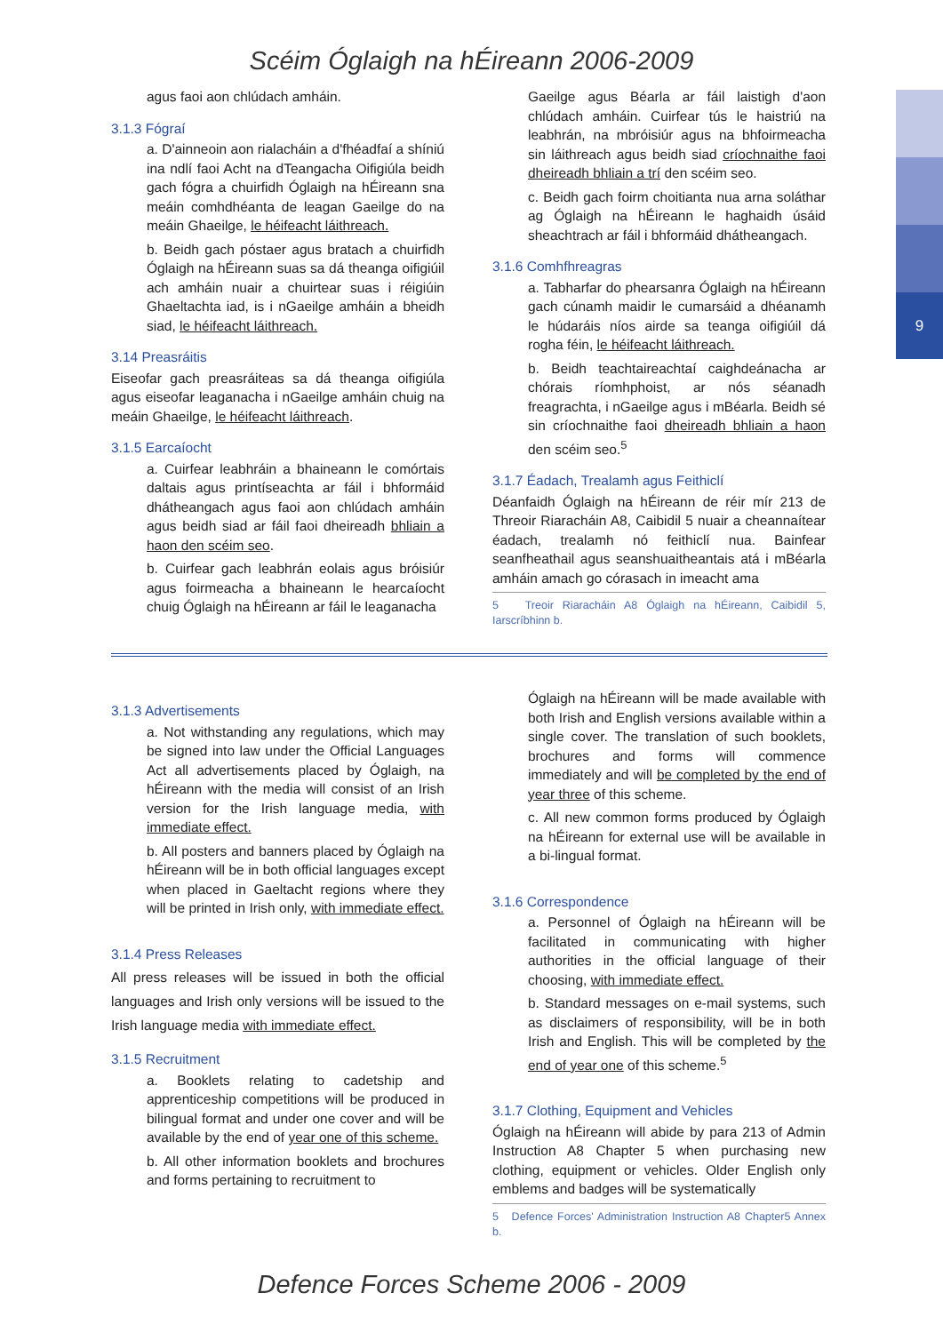9
Scéim Óglaigh na hÉireann 2006-2009
agus faoi aon chlúdach amháin.
3.1.3 Fógraí
a. D'ainneoin aon rialacháin a d'fhéadfaí a shíniú ina ndlí faoi Acht na dTeangacha Oifigiúla beidh gach fógra a chuirfidh Óglaigh na hÉireann sna meáin comhdhéanta de leagan Gaeilge do na meáin Ghaeilge, le héifeacht láithreach.
b. Beidh gach póstaer agus bratach a chuirfidh Óglaigh na hÉireann suas sa dá theanga oifigiúil ach amháin nuair a chuirtear suas i réigiúin Ghaeltachta iad, is i nGaeilge amháin a bheidh siad, le héifeacht láithreach.
3.14 Preasráitis
Eiseofar gach preasráiteas sa dá theanga oifigiúla agus eiseofar leaganacha i nGaeilge amháin chuig na meáin Ghaeilge, le héifeacht láithreach.
3.1.5 Earcaíocht
a. Cuirfear leabhráin a bhaineann le comórtais daltais agus printíseachta ar fáil i bhformáid dhátheangach agus faoi aon chlúdach amháin agus beidh siad ar fáil faoi dheireadh bhliain a haon den scéim seo.
b. Cuirfear gach leabhrán eolais agus bróisiúr agus foirmeacha a bhaineann le hearcaíocht chuig Óglaigh na hÉireann ar fáil le leaganacha
Gaeilge agus Béarla ar fáil laistigh d'aon chlúdach amháin. Cuirfear tús le haistriú na leabhrán, na mbróisiúr agus na bhfoirmeacha sin láithreach agus beidh siad críochnaithe faoi dheireadh bhliain a trí den scéim seo.
c. Beidh gach foirm choitianta nua arna soláthar ag Óglaigh na hÉireann le haghaidh úsáid sheachtrach ar fáil i bhformáid dhátheangach.
3.1.6 Comhfhreagras
a. Tabharfar do phearsanra Óglaigh na hÉireann gach cúnamh maidir le cumarsáid a dhéanamh le húdaráis níos airde sa teanga oifigiúil dá rogha féin, le héifeacht láithreach.
b. Beidh teachtaireachtaí caighdeánacha ar chórais ríomhphoist, ar nós séanadh freagrachta, i nGaeilge agus i mBéarla. Beidh sé sin críochnaithe faoi dheireadh bhliain a haon den scéim seo.<sup>5</sup>
3.1.7 Éadach, Trealamh agus Feithiclí
Déanfaidh Óglaigh na hÉireann de réir mír 213 de Threoir Riaracháin A8, Caibidil 5 nuair a cheannaítear éadach, trealamh nó feithiclí nua. Bainfear seanfheathail agus seanshuaitheantais atá i mBéarla amháin amach go córasach in imeacht ama
5 Treoir Riaracháin A8 Óglaigh na hÉireann, Caibidil 5, Iarscríbhinn b.
3.1.3 Advertisements
a. Not withstanding any regulations, which may be signed into law under the Official Languages Act all advertisements placed by Óglaigh, na hÉireann with the media will consist of an Irish version for the Irish language media, with immediate effect.
b. All posters and banners placed by Óglaigh na hÉireann will be in both official languages except when placed in Gaeltacht regions where they will be printed in Irish only, with immediate effect.
3.1.4 Press Releases
All press releases will be issued in both the official languages and Irish only versions will be issued to the Irish language media with immediate effect.
3.1.5 Recruitment
a. Booklets relating to cadetship and apprenticeship competitions will be produced in bilingual format and under one cover and will be available by the end of year one of this scheme.
b. All other information booklets and brochures and forms pertaining to recruitment to
Óglaigh na hÉireann will be made available with both Irish and English versions available within a single cover. The translation of such booklets, brochures and forms will commence immediately and will be completed by the end of year three of this scheme.
c. All new common forms produced by Óglaigh na hÉireann for external use will be available in a bi-lingual format.
3.1.6 Correspondence
a. Personnel of Óglaigh na hÉireann will be facilitated in communicating with higher authorities in the official language of their choosing, with immediate effect.
b. Standard messages on e-mail systems, such as disclaimers of responsibility, will be in both Irish and English. This will be completed by the end of year one of this scheme.<sup>5</sup>
3.1.7 Clothing, Equipment and Vehicles
Óglaigh na hÉireann will abide by para 213 of Admin Instruction A8 Chapter 5 when purchasing new clothing, equipment or vehicles. Older English only emblems and badges will be systematically
5 Defence Forces' Administration Instruction A8 Chapter5 Annex b.
Defence Forces Scheme 2006 - 2009